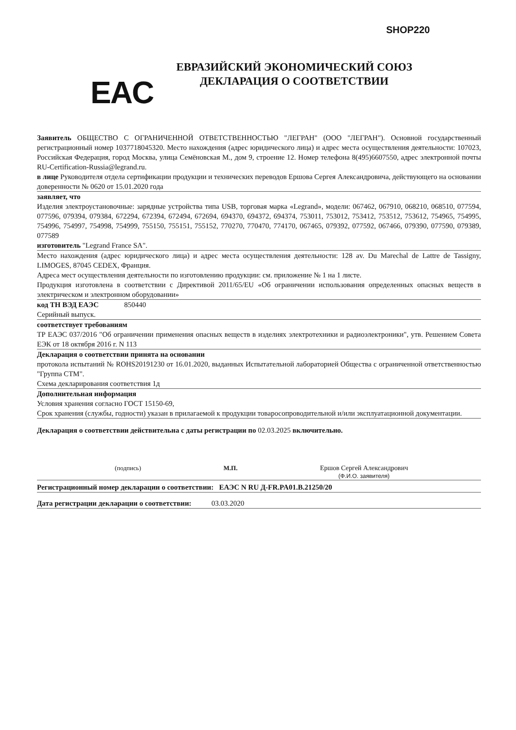SHOP220
EAC
ЕВРАЗИЙСКИЙ ЭКОНОМИЧЕСКИЙ СОЮЗ
ДЕКЛАРАЦИЯ О СООТВЕТСТВИИ
Заявитель ОБЩЕСТВО С ОГРАНИЧЕННОЙ ОТВЕТСТВЕННОСТЬЮ "ЛЕГРАН" (ООО "ЛЕГРАН"). Основной государственный регистрационный номер 1037718045320. Место нахождения (адрес юридического лица) и адрес места осуществления деятельности: 107023, Российская Федерация, город Москва, улица Семёновская М., дом 9, строение 12. Номер телефона 8(495)6607550, адрес электронной почты RU-Certification-Russia@legrand.ru.
в лице Руководителя отдела сертификации продукции и технических переводов Ершова Сергея Александровича, действующего на основании доверенности № 0620 от 15.01.2020 года
заявляет, что
Изделия электроустановочные: зарядные устройства типа USB, торговая марка «Legrand», модели: 067462, 067910, 068210, 068510, 077594, 077596, 079394, 079384, 672294, 672394, 672494, 672694, 694370, 694372, 694374, 753011, 753012, 753412, 753512, 753612, 754965, 754995, 754996, 754997, 754998, 754999, 755150, 755151, 755152, 770270, 770470, 774170, 067465, 079392, 077592, 067466, 079390, 077590, 079389, 077589
изготовитель "Legrand France SA".
Место нахождения (адрес юридического лица) и адрес места осуществления деятельности: 128 av. Du Marechal de Lattre de Tassigny, LIMOGES, 87045 CEDEX, Франция.
Адреса мест осуществления деятельности по изготовлению продукции: см. приложение № 1 на 1 листе.
Продукция изготовлена в соответствии с Директивой 2011/65/EU «Об ограничении использования определенных опасных веществ в электрическом и электронном оборудовании»
код ТН ВЭД ЕАЭС 850440
Серийный выпуск.
соответствует требованиям
ТР ЕАЭС 037/2016 "Об ограничении применения опасных веществ в изделиях электротехники и радиоэлектроники", утв. Решением Совета ЕЭК от 18 октября 2016 г. N 113
Декларация о соответствии принята на основании
протокола испытаний № ROHS20191230 от 16.01.2020, выданных Испытательной лабораторией Общества с ограниченной ответственностью "Группа СТМ".
Схема декларирования соответствия 1д
Дополнительная информация
Условия хранения согласно ГОСТ 15150-69,
Срок хранения (службы, годности) указан в прилагаемой к продукции товаросопроводительной и/или эксплуатационной документации.
Декларация о соответствии действительна с даты регистрации по 02.03.2025 включительно.
(подпись) М.П. Ершов Сергей Александрович
(Ф.И.О. заявителя)
Регистрационный номер декларации о соответствии: ЕАЭС N RU Д-FR.PA01.B.21250/20
Дата регистрации декларации о соответствии: 03.03.2020